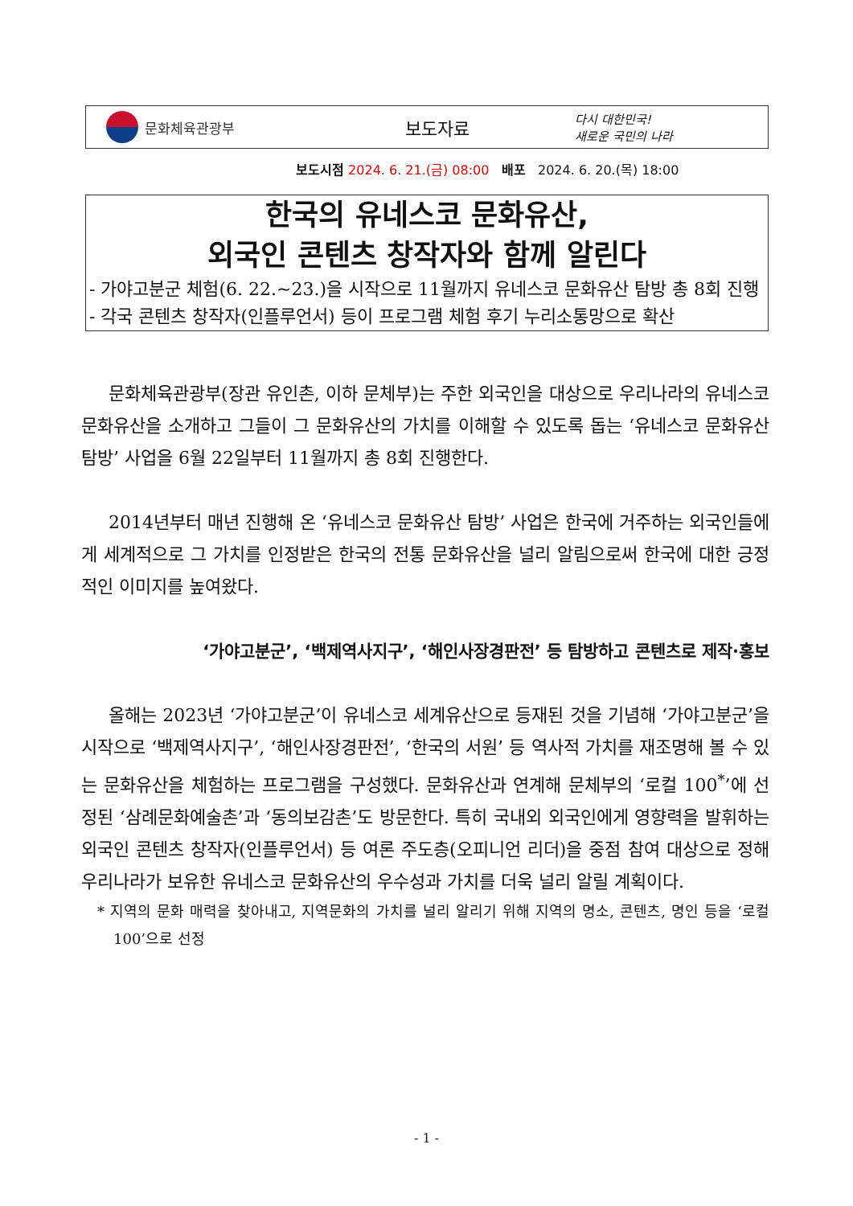문화체육관광부
보도자료
다시 대한민국!
새로운 국민의 나라
보도시점 2024. 6. 21.(금) 08:00 배포 2024. 6. 20.(목) 18:00
한국의 유네스코 문화유산,
외국인 콘텐츠 창작자와 함께 알린다
- 가야고분군 체험(6. 22.~23.)을 시작으로 11월까지 유네스코 문화유산 탐방 총 8회 진행
- 각국 콘텐츠 창작자(인플루언서) 등이 프로그램 체험 후기 누리소통망으로 확산
문화체육관광부(장관 유인촌, 이하 문체부)는 주한 외국인을 대상으로 우리나라의 유네스코 문화유산을 소개하고 그들이 그 문화유산의 가치를 이해할 수 있도록 돕는 ‘유네스코 문화유산 탐방’ 사업을 6월 22일부터 11월까지 총 8회 진행한다.
2014년부터 매년 진행해 온 ‘유네스코 문화유산 탐방’ 사업은 한국에 거주하는 외국인들에게 세계적으로 그 가치를 인정받은 한국의 전통 문화유산을 널리 알림으로써 한국에 대한 긍정적인 이미지를 높여왔다.
‘가야고분군’, ‘백제역사지구’, ‘해인사장경판전’ 등 탐방하고 콘텐츠로 제작·홍보
올해는 2023년 ‘가야고분군’이 유네스코 세계유산으로 등재된 것을 기념해 ‘가야고분군’을 시작으로 ‘백제역사지구’, ‘해인사장경판전’, ‘한국의 서원’ 등 역사적 가치를 재조명해 볼 수 있는 문화유산을 체험하는 프로그램을 구성했다. 문화유산과 연계해 문체부의 ‘로컬 100<sup>*</sup>’에 선정된 ‘삼례문화예술촌’과 ‘동의보감촌’도 방문한다. 특히 국내외 외국인에게 영향력을 발휘하는 외국인 콘텐츠 창작자(인플루언서) 등 여론 주도층(오피니언 리더)을 중점 참여 대상으로 정해 우리나라가 보유한 유네스코 문화유산의 우수성과 가치를 더욱 널리 알릴 계획이다.
* 지역의 문화 매력을 찾아내고, 지역문화의 가치를 널리 알리기 위해 지역의 명소, 콘텐츠, 명인 등을 ‘로컬100’으로 선정
- 1 -